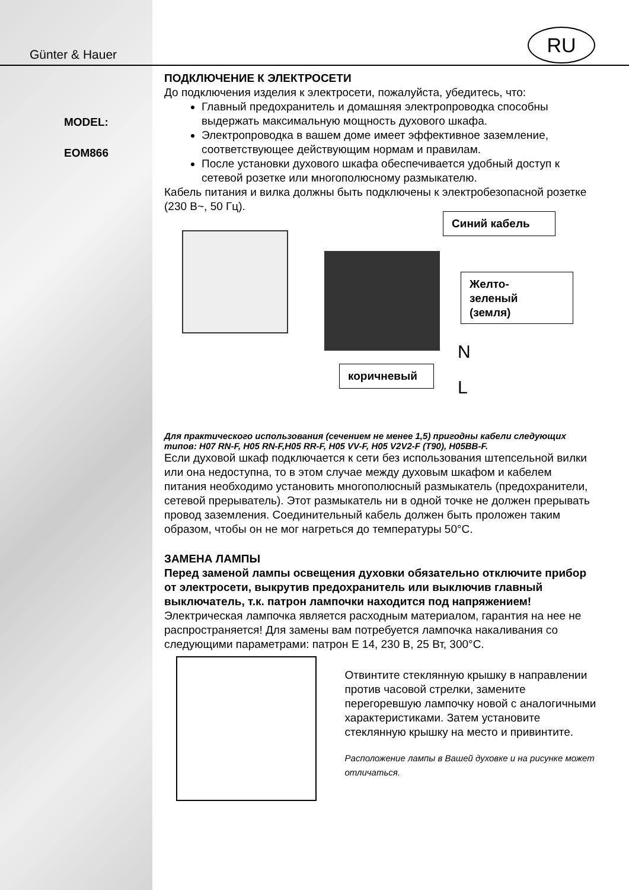RU
Günter & Hauer
MODEL:
EOM866
ПОДКЛЮЧЕНИЕ К ЭЛЕКТРОСЕТИ
До подключения изделия к электросети, пожалуйста, убедитесь, что:
Главный предохранитель и домашняя электропроводка способны выдержать максимальную мощность духового шкафа.
Электропроводка в вашем доме имеет эффективное заземление, соответствующее действующим нормам и правилам.
После установки духового шкафа обеспечивается удобный доступ к сетевой розетке или многополюсному размыкателю.
Кабель питания и вилка должны быть подключены к электробезопасной розетке (230 В~, 50 Гц).
Синий кабель
Желто-
зеленый
(земля)
коричневый
N
L
Для практического использования (сечением не менее 1,5) пригодны кабели следующих типов: H07 RN-F, H05 RN-F,H05 RR-F, H05 VV-F, H05 V2V2-F (T90), H05BB-F.
Если духовой шкаф подключается к сети без использования штепсельной вилки или она недоступна, то в этом случае между духовым шкафом и кабелем питания необходимо установить многополюсный размыкатель (предохранители, сетевой прерыватель). Этот размыкатель ни в одной точке не должен прерывать провод заземления. Соединительный кабель должен быть проложен таким образом, чтобы он не мог нагреться до температуры 50°С.
ЗАМЕНА ЛАМПЫ
Перед заменой лампы освещения духовки обязательно отключите прибор от электросети, выкрутив предохранитель или выключив главный выключатель, т.к. патрон лампочки находится под напряжением!
Электрическая лампочка является расходным материалом, гарантия на нее не распространяется! Для замены вам потребуется лампочка накаливания со следующими параметрами: патрон Е 14, 230 В, 25 Вт, 300°С.
Отвинтите стеклянную крышку в направлении против часовой стрелки, замените перегоревшую лампочку новой с аналогичными характеристиками. Затем установите стеклянную крышку на место и привинтите.
Расположение лампы в Вашей духовке и на рисунке может отличаться.